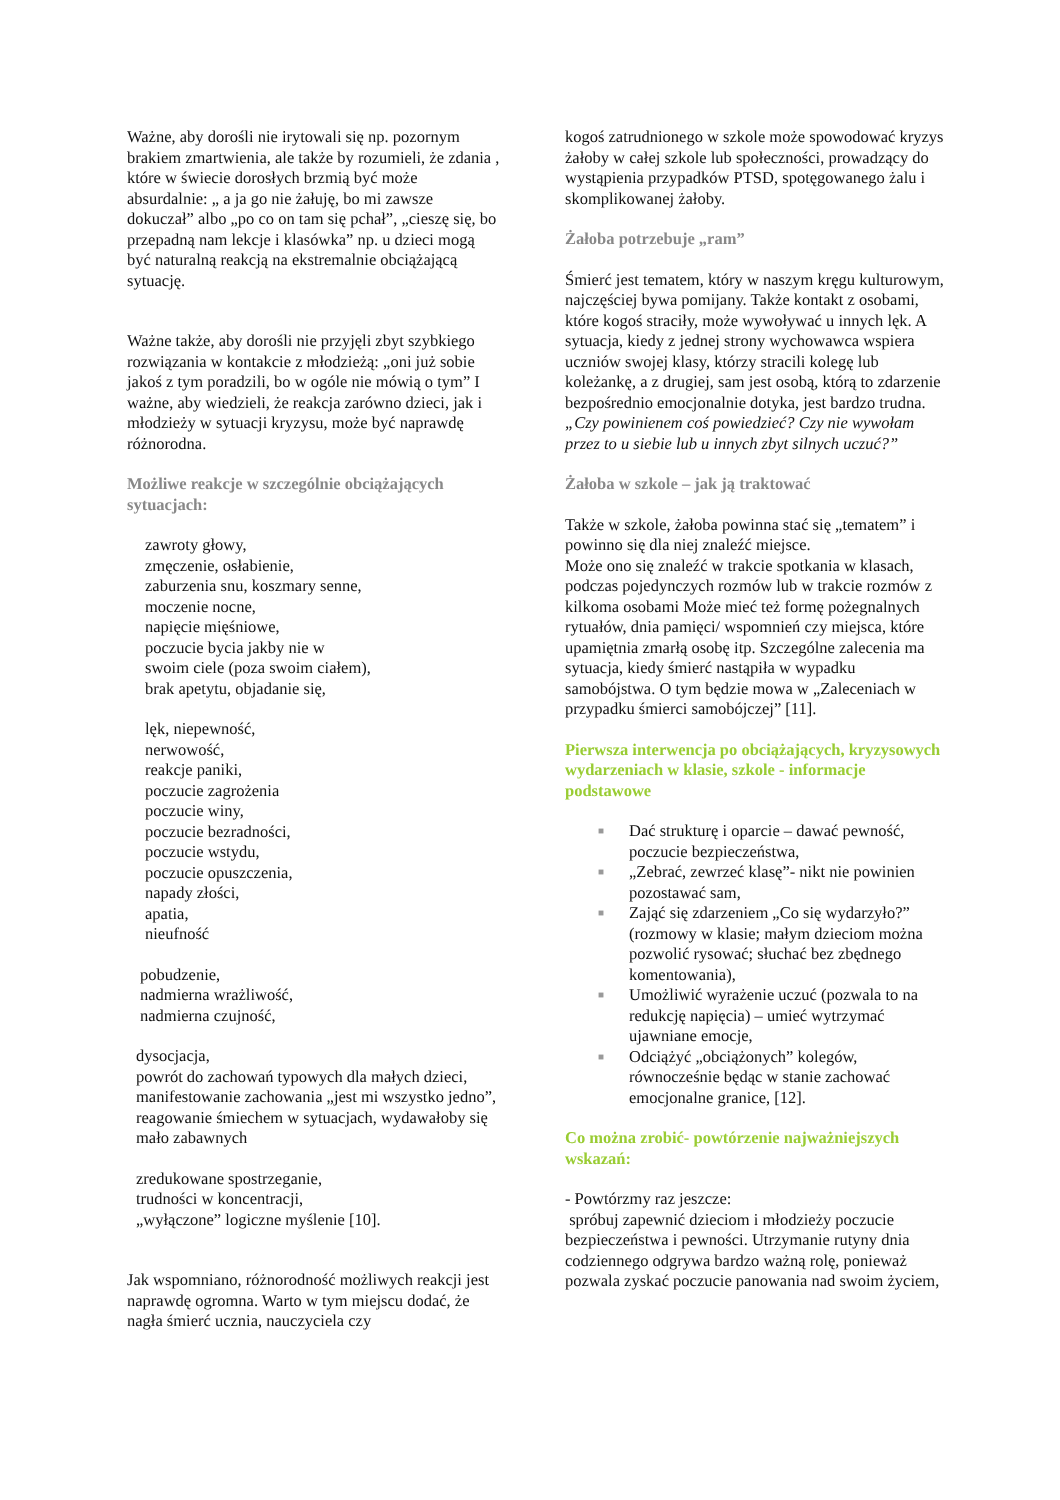Ważne, aby dorośli nie irytowali się np. pozornym brakiem zmartwienia, ale także by rozumieli, że zdania , które w świecie dorosłych brzmią być może absurdalnie: „ a ja go nie żałuję, bo mi zawsze dokuczał” albo „po co on tam się pchał”, „cieszę się, bo przepadną nam lekcje i klasówka” np. u dzieci mogą być naturalną reakcją na ekstremalnie obciążającą sytuację.
Ważne także, aby dorośli nie przyjęli zbyt szybkiego rozwiązania w kontakcie z młodzieżą: „oni już sobie jakoś z tym poradzili, bo w ogóle nie mówią o tym” I ważne, aby wiedzieli, że reakcja zarówno dzieci, jak i młodzieży w sytuacji kryzysu, może być naprawdę różnorodna.
Możliwe reakcje w szczególnie obciążających sytuacjach:
zawroty głowy,
zmęczenie, osłabienie,
zaburzenia snu, koszmary senne,
moczenie nocne,
napięcie mięśniowe,
poczucie bycia jakby nie w
swoim ciele (poza swoim ciałem),
brak apetytu, objadanie się,
lęk, niepewność,
nerwowość,
reakcje paniki,
poczucie zagrożenia
poczucie winy,
poczucie bezradności,
poczucie wstydu,
poczucie opuszczenia,
napady złości,
apatia,
nieufność
pobudzenie,
nadmierna wrażliwość,
nadmierna czujność,
dysocjacja,
powrót do zachowań typowych dla małych dzieci,
manifestowanie zachowania „jest mi wszystko jedno”,
reagowanie śmiechem w sytuacjach, wydawałoby się mało zabawnych
zredukowane spostrzeganie,
trudności w koncentracji,
„wyłączone” logiczne myślenie [10].
Jak wspomniano, różnorodność możliwych reakcji jest naprawdę ogromna. Warto w tym miejscu dodać, że nagła śmierć ucznia, nauczyciela czy
kogoś zatrudnionego w szkole może spowodować kryzys żałoby w całej szkole lub społeczności, prowadzący do wystąpienia przypadków PTSD, spotęgowanego żalu i skomplikowanej żałoby.
Żałoba potrzebuje „ram”
Śmierć jest tematem, który w naszym kręgu kulturowym, najczęściej bywa pomijany. Także kontakt z osobami, które kogoś straciły, może wywoływać u innych lęk. A sytuacja, kiedy z jednej strony wychowawca wspiera uczniów swojej klasy, którzy stracili kolegę lub koleżankę, a z drugiej, sam jest osobą, którą to zdarzenie bezpośrednio emocjonalnie dotyka, jest bardzo trudna.„Czy powinienem coś powiedzieć? Czy nie wywołam przez to u siebie lub u innych zbyt silnych uczuć?”
Żałoba w szkole – jak ją traktować
Także w szkole, żałoba powinna stać się „tematem” i powinno się dla niej znaleźć miejsce.
Może ono się znaleźć w trakcie spotkania w klasach, podczas pojedynczych rozmów lub w trakcie rozmów z kilkoma osobami Może mieć też formę pożegnalnych rytuałów, dnia pamięci/ wspomnień czy miejsca, które upamiętnia zmarłą osobę itp. Szczególne zalecenia ma sytuacja, kiedy śmierć nastąpiła w wypadku samobójstwa. O tym będzie mowa w „Zaleceniach w przypadku śmierci samobójczej” [11].
Pierwsza interwencja po obciążających, kryzysowych wydarzeniach w klasie, szkole - informacje podstawowe
■ Dać strukturę i oparcie – dawać pewność, poczucie bezpieczeństwa,
■ „Zebrać, zewrzeć klasę”- nikt nie powinien pozostawać sam,
■ Zająć się zdarzeniem „Co się wydarzyło?” (rozmowy w klasie; małym dzieciom można pozwolić rysować; słuchać bez zbędnego komentowania),
■ Umożliwić wyrażenie uczuć (pozwala to na redukcję napięcia) – umieć wytrzymać ujawniane emocje,
■ Odciążyć „obciążonych” kolegów, równocześnie będąc w stanie zachować emocjonalne granice, [12].
Co można zrobić- powtórzenie najważniejszych wskazań:
- Powtórzmy raz jeszcze:
spróbuj zapewnić dzieciom i młodzieży poczucie bezpieczeństwa i pewności. Utrzymanie rutyny dnia codziennego odgrywa bardzo ważną rolę, ponieważ pozwala zyskać poczucie panowania nad swoim życiem,